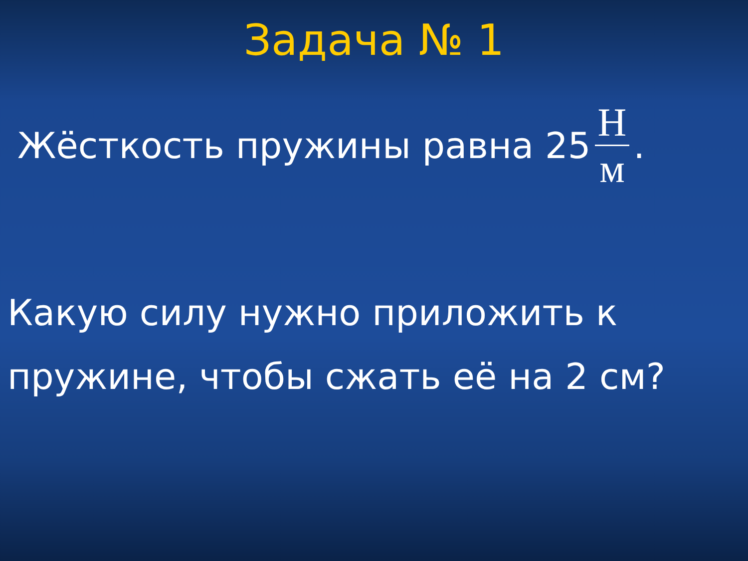Задача № 1
Жёсткость пружины равна 25 Н м.
Какую силу нужно приложить к пружине, чтобы сжать её на 2 см?